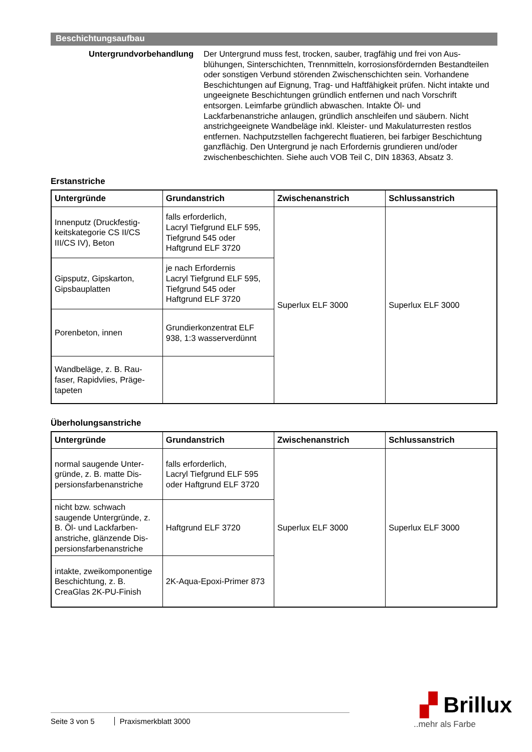Beschichtungsaufbau
Untergrundvorbehandlung Der Untergrund muss fest, trocken, sauber, tragfähig und frei von Aus­blühungen, Sinterschichten, Trennmitteln, korrosionsfördernden Be­standteilen oder sonstigen Verbund störenden Zwischenschichten sein. Vorhandene Beschichtungen auf Eignung, Trag- und Haftfähigkeit prü­fen. Nicht intakte und ungeeignete Beschichtungen gründlich entfernen und nach Vorschrift entsorgen. Leimfarbe gründlich abwaschen. Intakte Öl- und Lackfarbenanstriche anlaugen, gründlich anschleifen und säu­bern. Nicht anstrichgeeignete Wandbeläge inkl. Kleister- und Makulatur­resten restlos entfernen. Nachputzstellen fachgerecht fluatieren, bei far­biger Beschichtung ganzflächig. Den Untergrund je nach Erfordernis grundieren und/oder zwischenbeschichten. Siehe auch VOB Teil C, DIN 18363, Absatz 3.
Erstanstriche
| Untergründe | Grundanstrich | Zwischenanstrich | Schlussanstrich |
| --- | --- | --- | --- |
| Innenputz (Druckfestig­keitskategorie CS II/CS III/CS IV), Beton | falls erforderlich, Lacryl Tiefgrund ELF 595, Tiefgrund 545 oder Haftgrund ELF 3720 | Superlux ELF 3000 | Superlux ELF 3000 |
| Gipsputz, Gipskarton, Gipsbauplatten | je nach Erfordernis Lacryl Tiefgrund ELF 595, Tiefgrund 545 oder Haftgrund ELF 3720 | | |
| Porenbeton, innen | Grundierkonzentrat ELF 938, 1:3 wasserverdünnt | | |
| Wandbeläge, z. B. Rau­faser, Rapidvlies, Präge­tapeten | | | |
Überholungsanstriche
| Untergründe | Grundanstrich | Zwischenanstrich | Schlussanstrich |
| --- | --- | --- | --- |
| normal saugende Unter­gründe, z. B. matte Dis­persionsfarbenanstriche | falls erforderlich, Lacryl Tiefgrund ELF 595 oder Haftgrund ELF 3720 | Superlux ELF 3000 | Superlux ELF 3000 |
| nicht bzw. schwach saugende Untergründe, z. B. Öl- und Lackfarben­anstriche, glänzende Dis­persionsfarbenanstriche | Haftgrund ELF 3720 | | |
| intakte, zweikomponen­tige Beschichtung, z. B. CreaGlas 2K-PU-Finish | 2K-Aqua-Epoxi-Primer 873 | | |
▞ Brillux
..mehr als Farbe
Seite 3 von 5 Praxismerkblatt 3000